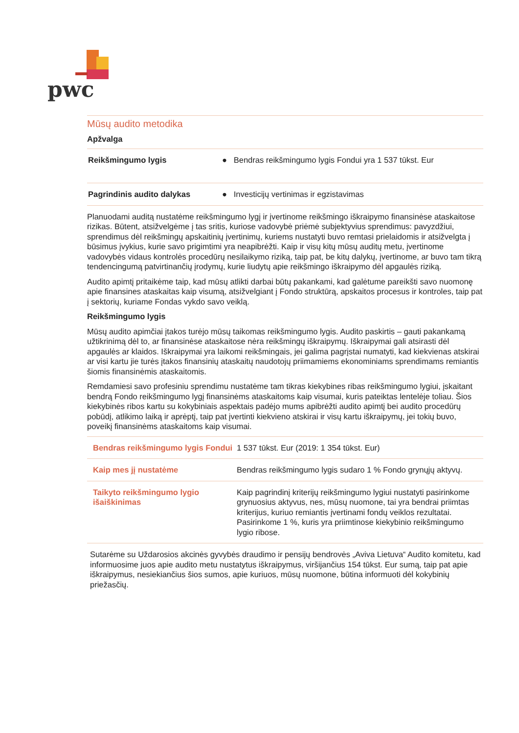pwc
Mūsų audito metodika
Apžvalga
| Reikšmingumo lygis | ● Bendras reikšmingumo lygis Fondui yra 1 537 tūkst. Eur |
| Pagrindinis audito dalykas | ● Investicijų vertinimas ir egzistavimas |
Planuodami auditą nustatėme reikšmingumo lygį ir įvertinome reikšmingo iškraipymo finansinėse ataskaitose rizikas. Būtent, atsižvelgėme į tas sritis, kuriose vadovybė priėmė subjektyvius sprendimus: pavyzdžiui, sprendimus dėl reikšmingų apskaitinių įvertinimų, kuriems nustatyti buvo remtasi prielaidomis ir atsižvelgta į būsimus įvykius, kurie savo prigimtimi yra neapibrėžti. Kaip ir visų kitų mūsų auditų metu, įvertinome vadovybės vidaus kontrolės procedūrų nesilaikymo riziką, taip pat, be kitų dalykų, įvertinome, ar buvo tam tikrą tendencingumą patvirtinančių įrodymų, kurie liudytų apie reikšmingo iškraipymo dėl apgaulės riziką.
Audito apimtį pritaikėme taip, kad mūsų atlikti darbai būtų pakankami, kad galėtume pareikšti savo nuomonę apie finansines ataskaitas kaip visumą, atsižvelgiant į Fondo struktūrą, apskaitos procesus ir kontroles, taip pat į sektorių, kuriame Fondas vykdo savo veiklą.
Reikšmingumo lygis
Mūsų audito apimčiai įtakos turėjo mūsų taikomas reikšmingumo lygis. Audito paskirtis – gauti pakankamą užtikrinimą dėl to, ar finansinėse ataskaitose nėra reikšmingų iškraipymų. Iškraipymai gali atsirasti dėl apgaulės ar klaidos. Iškraipymai yra laikomi reikšmingais, jei galima pagrįstai numatyti, kad kiekvienas atskirai ar visi kartu jie turės įtakos finansinių ataskaitų naudotojų priimamiems ekonominiams sprendimams remiantis šiomis finansinėmis ataskaitomis.
Remdamiesi savo profesiniu sprendimu nustatėme tam tikras kiekybines ribas reikšmingumo lygiui, įskaitant bendrą Fondo reikšmingumo lygį finansinėms ataskaitoms kaip visumai, kuris pateiktas lentelėje toliau. Šios kiekybinės ribos kartu su kokybiniais aspektais padėjo mums apibrėžti audito apimtį bei audito procedūrų pobūdį, atlikimo laiką ir aprėptį, taip pat įvertinti kiekvieno atskirai ir visų kartu iškraipymų, jei tokių buvo, poveikį finansinėms ataskaitoms kaip visumai.
| Bendras reikšmingumo lygis Fondui | 1 537 tūkst. Eur (2019: 1 354 tūkst. Eur) |
| Kaip mes jį nustatėme | Bendras reikšmingumo lygis sudaro 1 % Fondo grynųjų aktyvų. |
| Taikyto reikšmingumo lygio išaiškinimas | Kaip pagrindinį kriterijų reikšmingumo lygiui nustatyti pasirinkome grynuosius aktyvus, nes, mūsų nuomone, tai yra bendrai priimtas kriterijus, kuriuo remiantis įvertinami fondų veiklos rezultatai. Pasirinkome 1 %, kuris yra priimtinose kiekybinio reikšmingumo lygio ribose. |
Sutarėme su Uždarosios akcinės gyvybės draudimo ir pensijų bendrovės „Aviva Lietuva“ Audito komitetu, kad informuosime juos apie audito metu nustatytus iškraipymus, viršijančius 154 tūkst. Eur sumą, taip pat apie iškraipymus, nesiekiančius šios sumos, apie kuriuos, mūsų nuomone, būtina informuoti dėl kokybinių priežasčių.